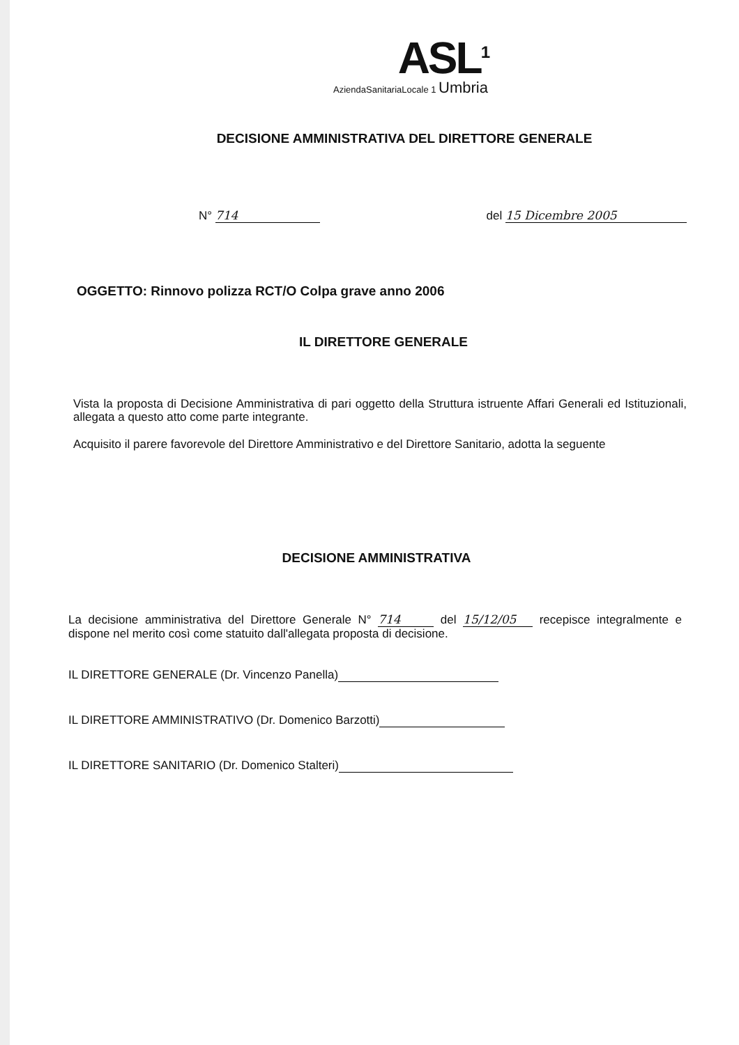ASL<sup>1</sup>
AziendaSanitariaLocale 1 Umbria
DECISIONE AMMINISTRATIVA DEL DIRETTORE GENERALE
N° 714 del 15 Dicembre 2005
OGGETTO: Rinnovo polizza RCT/O Colpa grave anno 2006
IL DIRETTORE GENERALE
Vista la proposta di Decisione Amministrativa di pari oggetto della Struttura istruente Affari Generali ed Istituzionali, allegata a questo atto come parte integrante.
Acquisito il parere favorevole del Direttore Amministrativo e del Direttore Sanitario, adotta la seguente
DECISIONE AMMINISTRATIVA
La decisione amministrativa del Direttore Generale N° 714 del 15/12/05 recepisce integralmente e dispone nel merito così come statuito dall'allegata proposta di decisione.
IL DIRETTORE GENERALE (Dr. Vincenzo Panella)
IL DIRETTORE AMMINISTRATIVO (Dr. Domenico Barzotti)
IL DIRETTORE SANITARIO (Dr. Domenico Stalteri)